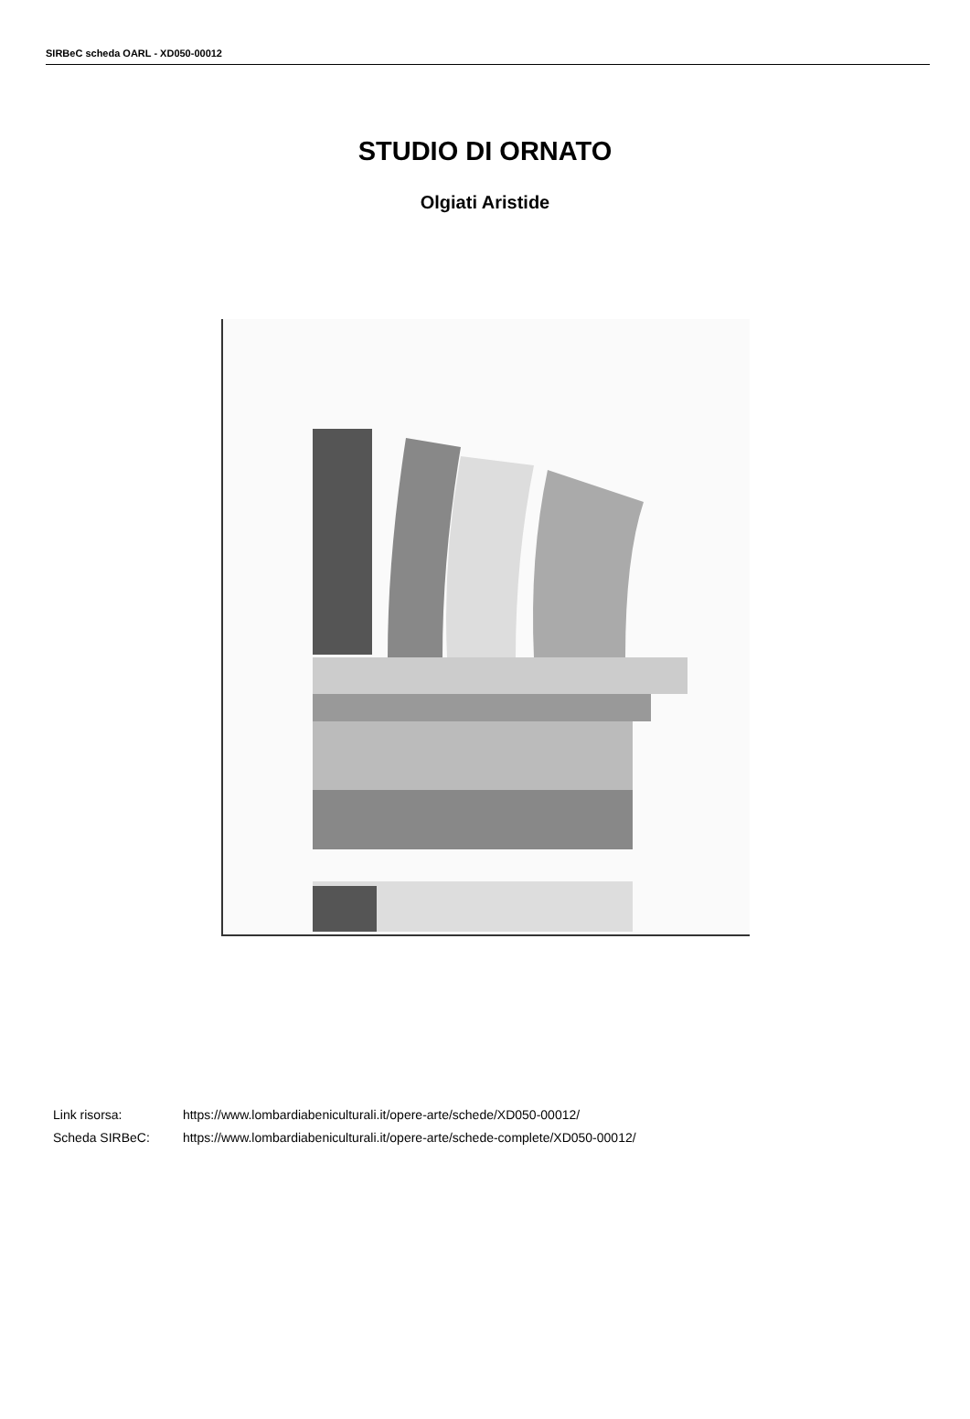SIRBeC scheda OARL - XD050-00012
STUDIO DI ORNATO
Olgiati Aristide
Link risorsa: https://www.lombardiabeniculturali.it/opere-arte/schede/XD050-00012/
Scheda SIRBeC: https://www.lombardiabeniculturali.it/opere-arte/schede-complete/XD050-00012/